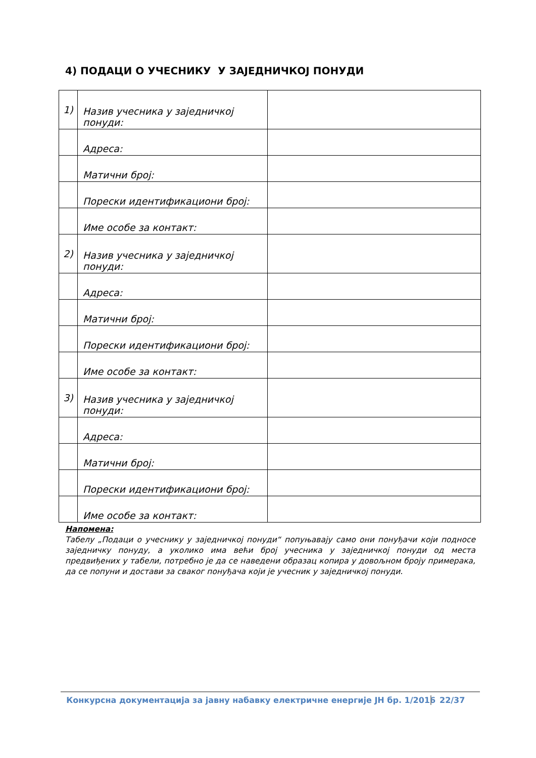4) ПОДАЦИ О УЧЕСНИКУ У ЗАЈЕДНИЧКОЈ ПОНУДИ
| 1) | Назив учесника у заједничкој понуди: | |
| | Адреса: | |
| | Матични број: | |
| | Порески идентификациони број: | |
| | Име особе за контакт: | |
| 2) | Назив учесника у заједничкој понуди: | |
| | Адреса: | |
| | Матични број: | |
| | Порески идентификациони број: | |
| | Име особе за контакт: | |
| 3) | Назив учесника у заједничкој понуди: | |
| | Адреса: | |
| | Матични број: | |
| | Порески идентификациони број: | |
| | Име особе за контакт: | |
Напомена:
Табелу „Подаци о учеснику у заједничкој понуди“ попуњавају само они понуђачи који подносе заједничку понуду, а уколико има већи број учесника у заједничкој понуди од места предвиђених у табели, потребно је да се наведени образац копира у довољном броју примерака, да се попуни и достави за сваког понуђача који је учесник у заједничкој понуди.
Конкурсна документација за јавну набавку електричне енергије ЈН бр. 1/2016 22/37